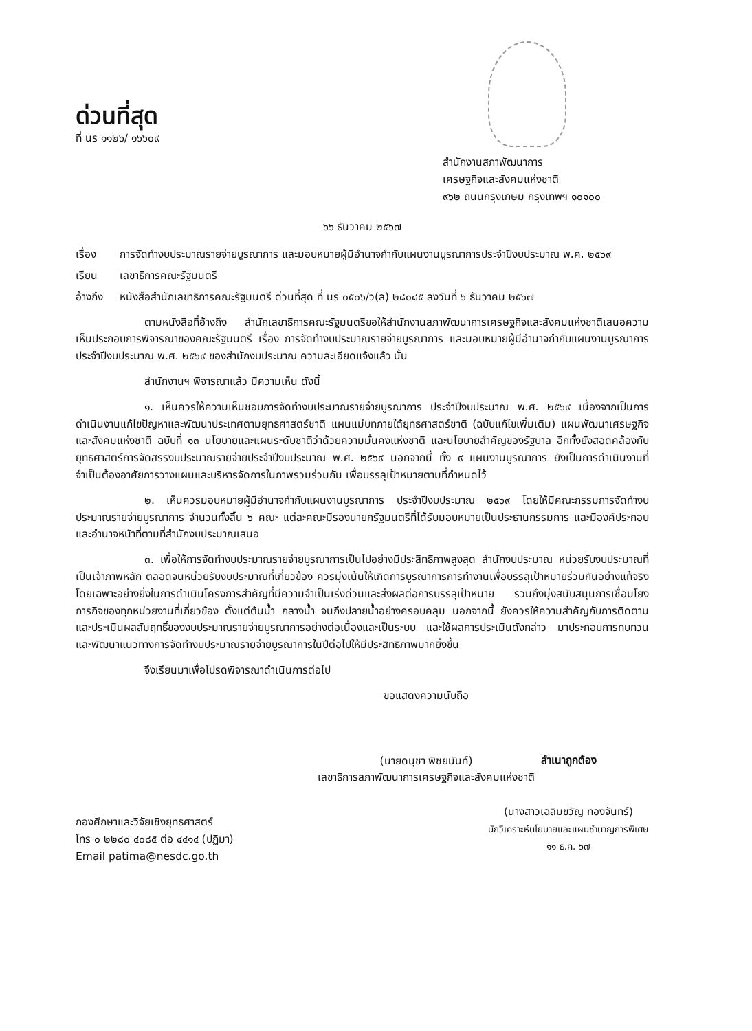ด่วนที่สุด
ที่ นร ๑๑๒๖/ ๑๖๖๐๙
สำนักงานสภาพัฒนาการ
เศรษฐกิจและสังคมแห่งชาติ
๙๖๒ ถนนกรุงเกษม กรุงเทพฯ ๑๐๑๐๐
๖๖ ธันวาคม ๒๕๖๗
เรื่อง การจัดทำงบประมาณรายจ่ายบูรณาการ และมอบหมายผู้มีอำนาจกำกับแผนงานบูรณาการประจำปีงบประมาณ พ.ศ. ๒๕๖๙
เรียน เลขาธิการคณะรัฐมนตรี
อ้างถึง
หนังสือสำนักเลขาธิการคณะรัฐมนตรี ด่วนที่สุด ที่ นร ๐๕๐๖/ว(ล) ๒๘๐๘๕ ลงวันที่ ๖ ธันวาคม ๒๕๖๗
ตามหนังสือที่อ้างถึง สำนักเลขาธิการคณะรัฐมนตรีขอให้สำนักงานสภาพัฒนาการเศรษฐกิจและสังคมแห่งชาติเสนอความเห็นประกอบการพิจารณาของคณะรัฐมนตรี เรื่อง การจัดทำงบประมาณรายจ่ายบูรณาการ และมอบหมายผู้มีอำนาจกำกับแผนงานบูรณาการ ประจำปีงบประมาณ พ.ศ. ๒๕๖๙ ของสำนักงบประมาณ ความละเอียดแจ้งแล้ว นั้น
สำนักงานฯ พิจารณาแล้ว มีความเห็น ดังนี้
๑. เห็นควรให้ความเห็นชอบการจัดทำงบประมาณรายจ่ายบูรณาการ ประจำปีงบประมาณ พ.ศ. ๒๕๖๙ เนื่องจากเป็นการดำเนินงานแก้ไขปัญหาและพัฒนาประเทศตามยุทธศาสตร์ชาติ แผนแม่บทภายใต้ยุทธศาสตร์ชาติ (ฉบับแก้ไขเพิ่มเติม) แผนพัฒนาเศรษฐกิจและสังคมแห่งชาติ ฉบับที่ ๑๓ นโยบายและแผนระดับชาติว่าด้วยความมั่นคงแห่งชาติ และนโยบายสำคัญของรัฐบาล อีกทั้งยังสอดคล้องกับยุทธศาสตร์การจัดสรรงบประมาณรายจ่ายประจำปีงบประมาณ พ.ศ. ๒๕๖๙ นอกจากนี้ ทั้ง ๙ แผนงานบูรณาการ ยังเป็นการดำเนินงานที่จำเป็นต้องอาศัยการวางแผนและบริหารจัดการในภาพรวมร่วมกัน เพื่อบรรลุเป้าหมายตามที่กำหนดไว้
๒. เห็นควรมอบหมายผู้มีอำนาจกำกับแผนงานบูรณาการ ประจำปีงบประมาณ ๒๕๖๙ โดยให้มีคณะกรรมการจัดทำงบประมาณรายจ่ายบูรณาการ จำนวนทั้งสิ้น ๖ คณะ แต่ละคณะมีรองนายกรัฐมนตรีที่ได้รับมอบหมายเป็นประธานกรรมการ และมีองค์ประกอบและอำนาจหน้าที่ตามที่สำนักงบประมาณเสนอ
๓. เพื่อให้การจัดทำงบประมาณรายจ่ายบูรณาการเป็นไปอย่างมีประสิทธิภาพสูงสุด สำนักงบประมาณ หน่วยรับงบประมาณที่เป็นเจ้าภาพหลัก ตลอดจนหน่วยรับงบประมาณที่เกี่ยวข้อง ควรมุ่งเน้นให้เกิดการบูรณาการการทำงานเพื่อบรรลุเป้าหมายร่วมกันอย่างแท้จริง โดยเฉพาะอย่างยิ่งในการดำเนินโครงการสำคัญที่มีความจำเป็นเร่งด่วนและส่งผลต่อการบรรลุเป้าหมาย รวมถึงมุ่งสนับสนุนการเชื่อมโยงภารกิจของทุกหน่วยงานที่เกี่ยวข้อง ตั้งแต่ต้นน้ำ กลางน้ำ จนถึงปลายน้ำอย่างครอบคลุม นอกจากนี้ ยังควรให้ความสำคัญกับการติดตามและประเมินผลสัมฤทธิ์ของงบประมาณรายจ่ายบูรณาการอย่างต่อเนื่องและเป็นระบบ และใช้ผลการประเมินดังกล่าว มาประกอบการทบทวนและพัฒนาแนวทางการจัดทำงบประมาณรายจ่ายบูรณาการในปีต่อไปให้มีประสิทธิภาพมากยิ่งขึ้น
จึงเรียนมาเพื่อโปรดพิจารณาดำเนินการต่อไป
ขอแสดงความนับถือ
(นายดนุชา พิชยนันท์)
เลขาธิการสภาพัฒนาการเศรษฐกิจและสังคมแห่งชาติ
กองศึกษาและวิจัยเชิงยุทธศาสตร์
โทร ๐ ๒๒๘๐ ๔๐๘๕ ต่อ ๔๔๑๔ (ปฏิมา)
Email patima@nesdc.go.th
สำเนาถูกต้อง
(นางสาวเฉลิมขวัญ ทองจันทร์)
นักวิเคราะห์นโยบายและแผนชำนาญการพิเศษ
๑๑ ธ.ค. ๖๗